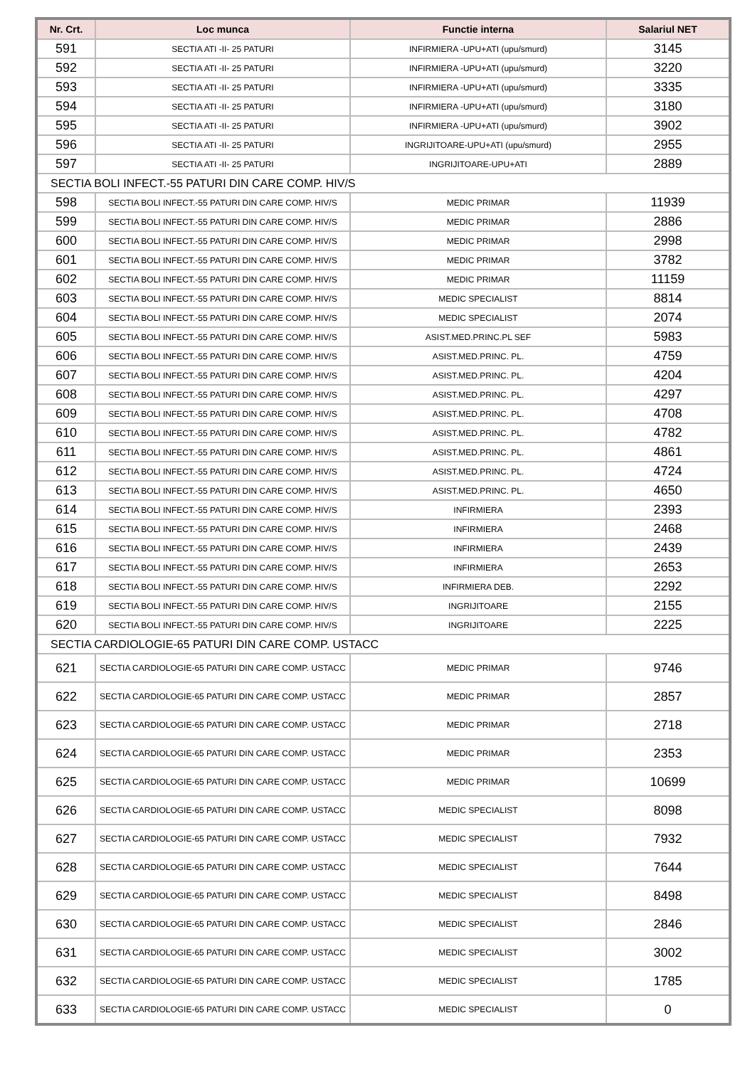| Nr. Crt. | Loc munca | Functie interna | Salariul NET |
| --- | --- | --- | --- |
| 591 | SECTIA ATI -II- 25 PATURI | INFIRMIERA -UPU+ATI (upu/smurd) | 3145 |
| 592 | SECTIA ATI -II- 25 PATURI | INFIRMIERA -UPU+ATI (upu/smurd) | 3220 |
| 593 | SECTIA ATI -II- 25 PATURI | INFIRMIERA -UPU+ATI (upu/smurd) | 3335 |
| 594 | SECTIA ATI -II- 25 PATURI | INFIRMIERA -UPU+ATI (upu/smurd) | 3180 |
| 595 | SECTIA ATI -II- 25 PATURI | INFIRMIERA -UPU+ATI (upu/smurd) | 3902 |
| 596 | SECTIA ATI -II- 25 PATURI | INGRIJITOARE-UPU+ATI (upu/smurd) | 2955 |
| 597 | SECTIA ATI -II- 25 PATURI | INGRIJITOARE-UPU+ATI | 2889 |
| SECTIA BOLI INFECT.-55 PATURI DIN CARE COMP. HIV/S | | | |
| 598 | SECTIA BOLI INFECT.-55 PATURI DIN CARE COMP. HIV/S | MEDIC PRIMAR | 11939 |
| 599 | SECTIA BOLI INFECT.-55 PATURI DIN CARE COMP. HIV/S | MEDIC PRIMAR | 2886 |
| 600 | SECTIA BOLI INFECT.-55 PATURI DIN CARE COMP. HIV/S | MEDIC PRIMAR | 2998 |
| 601 | SECTIA BOLI INFECT.-55 PATURI DIN CARE COMP. HIV/S | MEDIC PRIMAR | 3782 |
| 602 | SECTIA BOLI INFECT.-55 PATURI DIN CARE COMP. HIV/S | MEDIC PRIMAR | 11159 |
| 603 | SECTIA BOLI INFECT.-55 PATURI DIN CARE COMP. HIV/S | MEDIC SPECIALIST | 8814 |
| 604 | SECTIA BOLI INFECT.-55 PATURI DIN CARE COMP. HIV/S | MEDIC SPECIALIST | 2074 |
| 605 | SECTIA BOLI INFECT.-55 PATURI DIN CARE COMP. HIV/S | ASIST.MED.PRINC.PL SEF | 5983 |
| 606 | SECTIA BOLI INFECT.-55 PATURI DIN CARE COMP. HIV/S | ASIST.MED.PRINC. PL. | 4759 |
| 607 | SECTIA BOLI INFECT.-55 PATURI DIN CARE COMP. HIV/S | ASIST.MED.PRINC. PL. | 4204 |
| 608 | SECTIA BOLI INFECT.-55 PATURI DIN CARE COMP. HIV/S | ASIST.MED.PRINC. PL. | 4297 |
| 609 | SECTIA BOLI INFECT.-55 PATURI DIN CARE COMP. HIV/S | ASIST.MED.PRINC. PL. | 4708 |
| 610 | SECTIA BOLI INFECT.-55 PATURI DIN CARE COMP. HIV/S | ASIST.MED.PRINC. PL. | 4782 |
| 611 | SECTIA BOLI INFECT.-55 PATURI DIN CARE COMP. HIV/S | ASIST.MED.PRINC. PL. | 4861 |
| 612 | SECTIA BOLI INFECT.-55 PATURI DIN CARE COMP. HIV/S | ASIST.MED.PRINC. PL. | 4724 |
| 613 | SECTIA BOLI INFECT.-55 PATURI DIN CARE COMP. HIV/S | ASIST.MED.PRINC. PL. | 4650 |
| 614 | SECTIA BOLI INFECT.-55 PATURI DIN CARE COMP. HIV/S | INFIRMIERA | 2393 |
| 615 | SECTIA BOLI INFECT.-55 PATURI DIN CARE COMP. HIV/S | INFIRMIERA | 2468 |
| 616 | SECTIA BOLI INFECT.-55 PATURI DIN CARE COMP. HIV/S | INFIRMIERA | 2439 |
| 617 | SECTIA BOLI INFECT.-55 PATURI DIN CARE COMP. HIV/S | INFIRMIERA | 2653 |
| 618 | SECTIA BOLI INFECT.-55 PATURI DIN CARE COMP. HIV/S | INFIRMIERA DEB. | 2292 |
| 619 | SECTIA BOLI INFECT.-55 PATURI DIN CARE COMP. HIV/S | INGRIJITOARE | 2155 |
| 620 | SECTIA BOLI INFECT.-55 PATURI DIN CARE COMP. HIV/S | INGRIJITOARE | 2225 |
| SECTIA CARDIOLOGIE-65 PATURI DIN CARE COMP. USTACC | | | |
| 621 | SECTIA CARDIOLOGIE-65 PATURI DIN CARE COMP. USTACC | MEDIC PRIMAR | 9746 |
| 622 | SECTIA CARDIOLOGIE-65 PATURI DIN CARE COMP. USTACC | MEDIC PRIMAR | 2857 |
| 623 | SECTIA CARDIOLOGIE-65 PATURI DIN CARE COMP. USTACC | MEDIC PRIMAR | 2718 |
| 624 | SECTIA CARDIOLOGIE-65 PATURI DIN CARE COMP. USTACC | MEDIC PRIMAR | 2353 |
| 625 | SECTIA CARDIOLOGIE-65 PATURI DIN CARE COMP. USTACC | MEDIC PRIMAR | 10699 |
| 626 | SECTIA CARDIOLOGIE-65 PATURI DIN CARE COMP. USTACC | MEDIC SPECIALIST | 8098 |
| 627 | SECTIA CARDIOLOGIE-65 PATURI DIN CARE COMP. USTACC | MEDIC SPECIALIST | 7932 |
| 628 | SECTIA CARDIOLOGIE-65 PATURI DIN CARE COMP. USTACC | MEDIC SPECIALIST | 7644 |
| 629 | SECTIA CARDIOLOGIE-65 PATURI DIN CARE COMP. USTACC | MEDIC SPECIALIST | 8498 |
| 630 | SECTIA CARDIOLOGIE-65 PATURI DIN CARE COMP. USTACC | MEDIC SPECIALIST | 2846 |
| 631 | SECTIA CARDIOLOGIE-65 PATURI DIN CARE COMP. USTACC | MEDIC SPECIALIST | 3002 |
| 632 | SECTIA CARDIOLOGIE-65 PATURI DIN CARE COMP. USTACC | MEDIC SPECIALIST | 1785 |
| 633 | SECTIA CARDIOLOGIE-65 PATURI DIN CARE COMP. USTACC | MEDIC SPECIALIST | 0 |